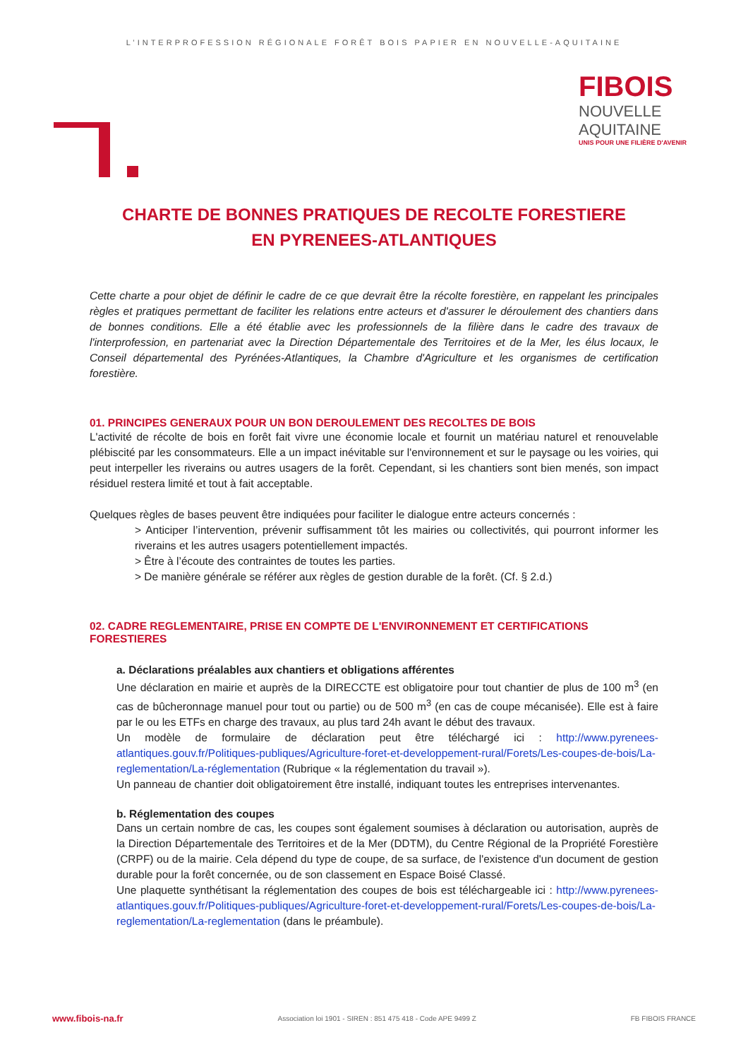L’INTERPROFESSION RÉGIONALE FORÊT BOIS PAPIER EN NOUVELLE-AQUITAINE
FIBOIS
NOUVELLE
AQUITAINE
UNIS POUR UNE FILIÈRE D'AVENIR
CHARTE DE BONNES PRATIQUES DE RECOLTE FORESTIERE
EN PYRENEES-ATLANTIQUES
Cette charte a pour objet de définir le cadre de ce que devrait être la récolte forestière, en rappelant les principales règles et pratiques permettant de faciliter les relations entre acteurs et d'assurer le déroulement des chantiers dans de bonnes conditions. Elle a été établie avec les professionnels de la filière dans le cadre des travaux de l'interprofession, en partenariat avec la Direction Départementale des Territoires et de la Mer, les élus locaux, le Conseil départemental des Pyrénées-Atlantiques, la Chambre d'Agriculture et les organismes de certification forestière.
01. PRINCIPES GENERAUX POUR UN BON DEROULEMENT DES RECOLTES DE BOIS
L'activité de récolte de bois en forêt fait vivre une économie locale et fournit un matériau naturel et renouvelable plébiscité par les consommateurs. Elle a un impact inévitable sur l'environnement et sur le paysage ou les voiries, qui peut interpeller les riverains ou autres usagers de la forêt. Cependant, si les chantiers sont bien menés, son impact résiduel restera limité et tout à fait acceptable.
Quelques règles de bases peuvent être indiquées pour faciliter le dialogue entre acteurs concernés :
> Anticiper l’intervention, prévenir suffisamment tôt les mairies ou collectivités, qui pourront informer les riverains et les autres usagers potentiellement impactés.
> Être à l’écoute des contraintes de toutes les parties.
> De manière générale se référer aux règles de gestion durable de la forêt. (Cf. § 2.d.)
02. CADRE REGLEMENTAIRE, PRISE EN COMPTE DE L'ENVIRONNEMENT ET CERTIFICATIONS FORESTIERES
a. Déclarations préalables aux chantiers et obligations afférentes
Une déclaration en mairie et auprès de la DIRECCTE est obligatoire pour tout chantier de plus de 100 m<sup>3</sup> (en cas de bûcheronnage manuel pour tout ou partie) ou de 500 m<sup>3</sup> (en cas de coupe mécanisée). Elle est à faire par le ou les ETFs en charge des travaux, au plus tard 24h avant le début des travaux.
Un modèle de formulaire de déclaration peut être téléchargé ici : http://www.pyrenees-atlantiques.gouv.fr/Politiques-publiques/Agriculture-foret-et-developpement-rural/Forets/Les-coupes-de-bois/La-reglementation/La-réglementation (Rubrique « la réglementation du travail »).
Un panneau de chantier doit obligatoirement être installé, indiquant toutes les entreprises intervenantes.
b. Réglementation des coupes
Dans un certain nombre de cas, les coupes sont également soumises à déclaration ou autorisation, auprès de la Direction Départementale des Territoires et de la Mer (DDTM), du Centre Régional de la Propriété Forestière (CRPF) ou de la mairie. Cela dépend du type de coupe, de sa surface, de l'existence d'un document de gestion durable pour la forêt concernée, ou de son classement en Espace Boisé Classé.
Une plaquette synthétisant la réglementation des coupes de bois est téléchargeable ici : http://www.pyrenees-atlantiques.gouv.fr/Politiques-publiques/Agriculture-foret-et-developpement-rural/Forets/Les-coupes-de-bois/La-reglementation/La-reglementation (dans le préambule).
www.fibois-na.fr Association loi 1901 - SIREN : 851 475 418 - Code APE 9499 Z FB FIBOIS FRANCE